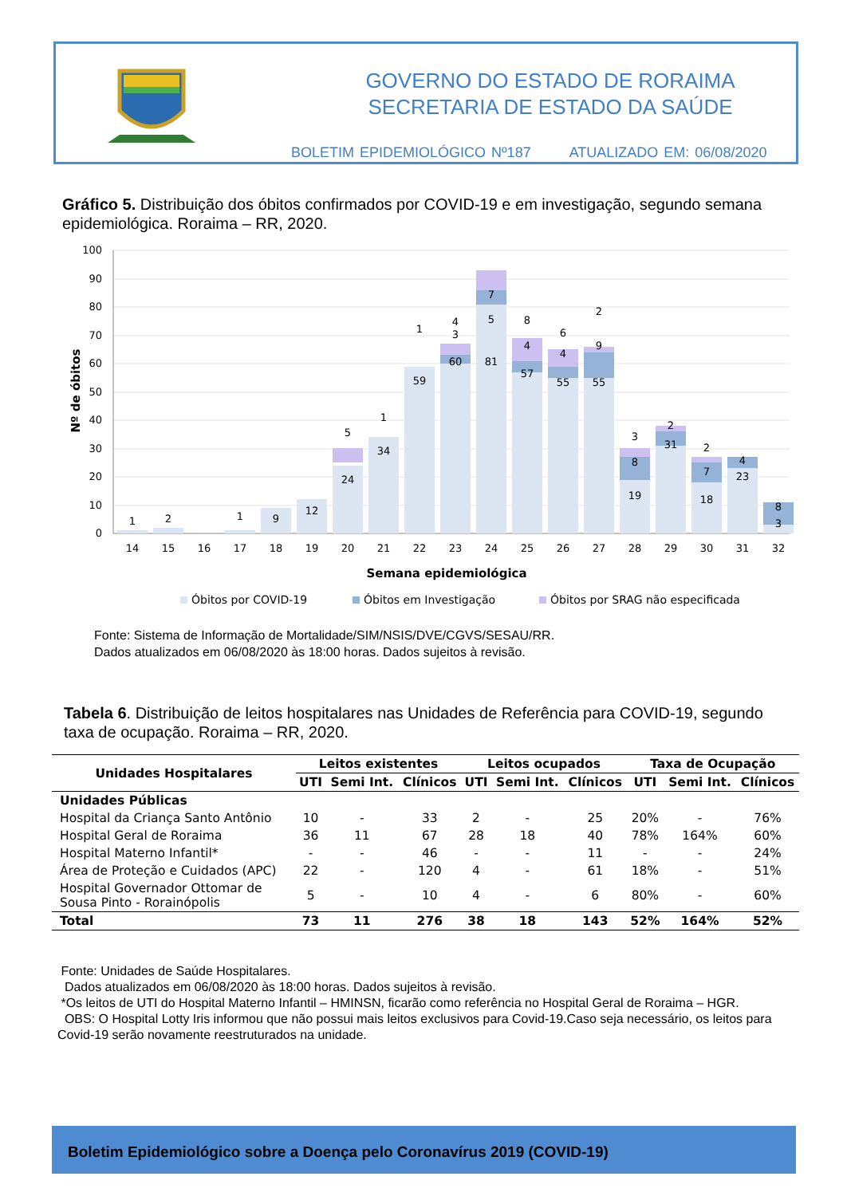GOVERNO DO ESTADO DE RORAIMA
SECRETARIA DE ESTADO DA SAÚDE
BOLETIM EPIDEMIOLÓGICO Nº187 ATUALIZADO EM: 06/08/2020
Gráfico 5. Distribuição dos óbitos confirmados por COVID-19 e em investigação, segundo semana epidemiológica. Roraima – RR, 2020.
100
90
80
70
60
50
40
30
20
10
0
Nº de óbitos
1
2
9
12
24
5
34
1
59
1
60
3
4
81
5
7
57
4
8
55
4
6
55
9
2
19
8
3
31
2
18
7
2
23
4
3
8
1
14
15
16
17
18
19
20
21
22
23
24
25
26
27
28
29
30
31
32
Semana epidemiológica
Óbitos por COVID-19
Óbitos em Investigação
Óbitos por SRAG não especificada
Fonte: Sistema de Informação de Mortalidade/SIM/NSIS/DVE/CGVS/SESAU/RR.
Dados atualizados em 06/08/2020 às 18:00 horas. Dados sujeitos à revisão.
Tabela 6. Distribuição de leitos hospitalares nas Unidades de Referência para COVID-19, segundo taxa de ocupação. Roraima – RR, 2020.
| Unidades Hospitalares | Leitos existentes | | | Leitos ocupados | | | Taxa de Ocupação | | |
| --- | --- | --- | --- | --- | --- | --- | --- | --- | --- |
| | UTI | Semi Int. | Clínicos | UTI | Semi Int. | Clínicos | UTI | Semi Int. | Clínicos |
| Unidades Públicas | | | | | | | | | |
| Hospital da Criança Santo Antônio | 10 | - | 33 | 2 | - | 25 | 20% | - | 76% |
| Hospital Geral de Roraima | 36 | 11 | 67 | 28 | 18 | 40 | 78% | 164% | 60% |
| Hospital Materno Infantil* | - | - | 46 | - | - | 11 | - | - | 24% |
| Área de Proteção e Cuidados (APC) | 22 | - | 120 | 4 | - | 61 | 18% | - | 51% |
| Hospital Governador Ottomar de Sousa Pinto - Rorainópolis | 5 | - | 10 | 4 | - | 6 | 80% | - | 60% |
| Total | 73 | 11 | 276 | 38 | 18 | 143 | 52% | 164% | 52% |
Fonte: Unidades de Saúde Hospitalares.
Dados atualizados em 06/08/2020 às 18:00 horas. Dados sujeitos à revisão.
*Os leitos de UTI do Hospital Materno Infantil – HMINSN, ficarão como referência no Hospital Geral de Roraima – HGR.
OBS: O Hospital Lotty Iris informou que não possui mais leitos exclusivos para Covid-19.Caso seja necessário, os leitos para Covid-19 serão novamente reestruturados na unidade.
Boletim Epidemiológico sobre a Doença pelo Coronavírus 2019 (COVID-19)